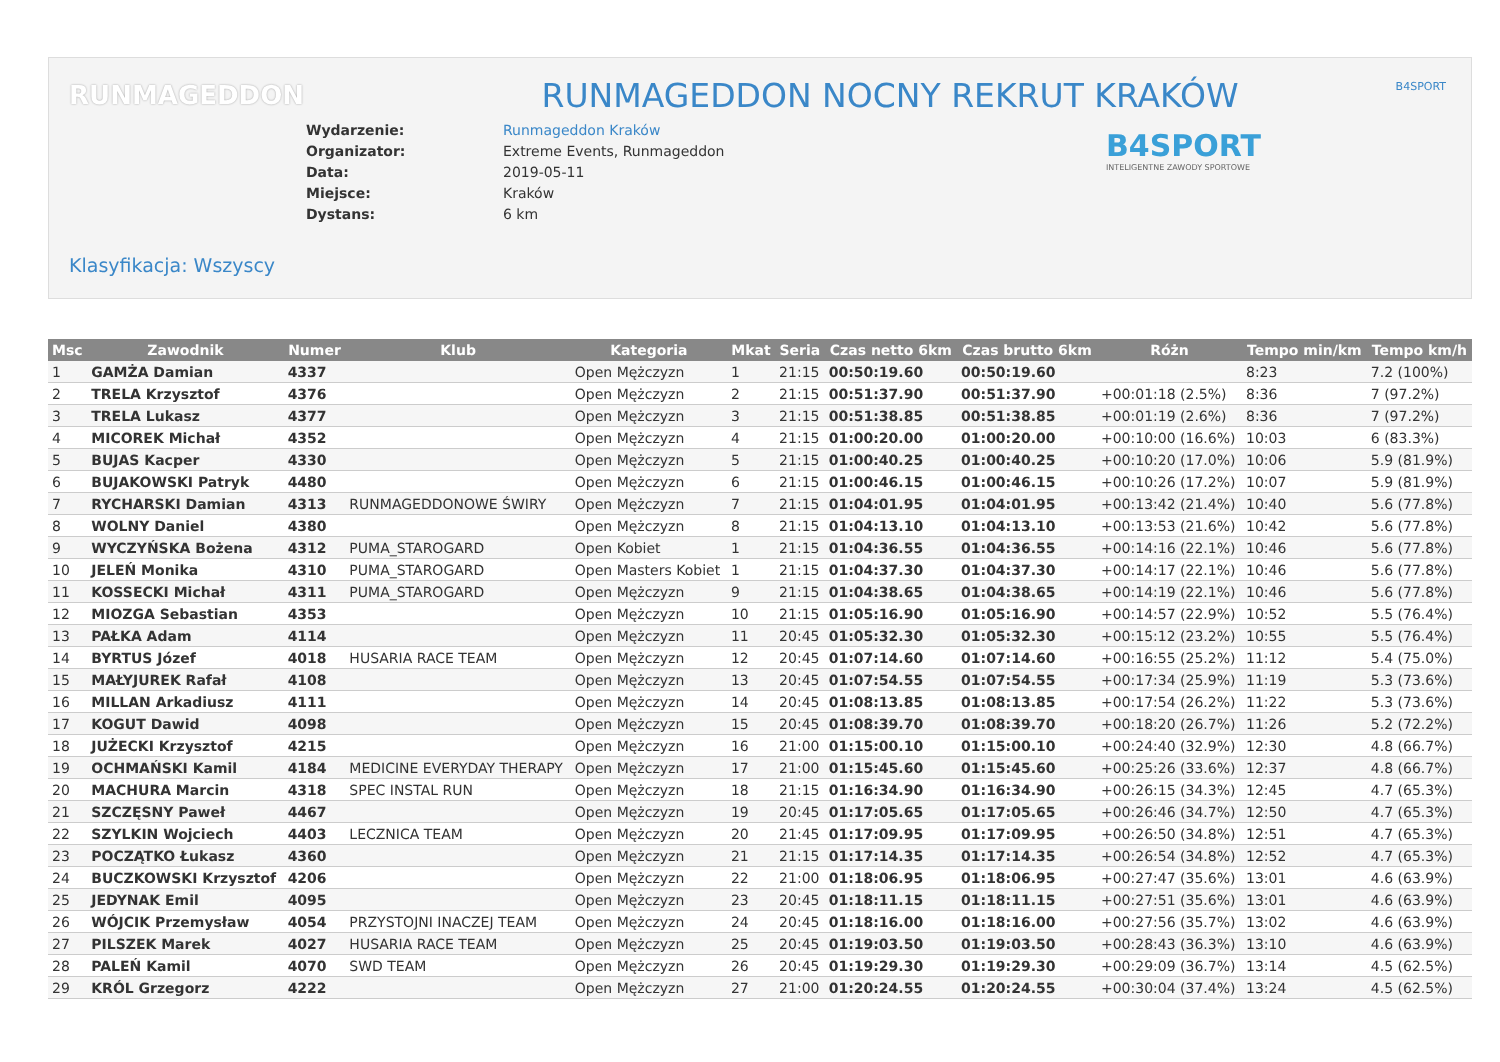RUNMAGEDDON B4SPORT
RUNMAGEDDON NOCNY REKRUT KRAKÓW
B4SPORT
INTELIGENTNE ZAWODY SPORTOWE
| Wydarzenie: | Runmageddon Kraków |
| Organizator: | Extreme Events, Runmageddon |
| Data: | 2019-05-11 |
| Miejsce: | Kraków |
| Dystans: | 6 km |
Klasyfikacja: Wszyscy
| Msc | Zawodnik | Numer | Klub | Kategoria | Mkat | Seria | Czas netto 6km | Czas brutto 6km | Różn | Tempo min/km | Tempo km/h |
| --- | --- | --- | --- | --- | --- | --- | --- | --- | --- | --- | --- |
| 1 | GAMŻA Damian | 4337 | | Open Mężczyzn | 1 | 21:15 | 00:50:19.60 | 00:50:19.60 | | 8:23 | 7.2 (100%) |
| 2 | TRELA Krzysztof | 4376 | | Open Mężczyzn | 2 | 21:15 | 00:51:37.90 | 00:51:37.90 | +00:01:18 (2.5%) | 8:36 | 7 (97.2%) |
| 3 | TRELA Lukasz | 4377 | | Open Mężczyzn | 3 | 21:15 | 00:51:38.85 | 00:51:38.85 | +00:01:19 (2.6%) | 8:36 | 7 (97.2%) |
| 4 | MICOREK Michał | 4352 | | Open Mężczyzn | 4 | 21:15 | 01:00:20.00 | 01:00:20.00 | +00:10:00 (16.6%) | 10:03 | 6 (83.3%) |
| 5 | BUJAS Kacper | 4330 | | Open Mężczyzn | 5 | 21:15 | 01:00:40.25 | 01:00:40.25 | +00:10:20 (17.0%) | 10:06 | 5.9 (81.9%) |
| 6 | BUJAKOWSKI Patryk | 4480 | | Open Mężczyzn | 6 | 21:15 | 01:00:46.15 | 01:00:46.15 | +00:10:26 (17.2%) | 10:07 | 5.9 (81.9%) |
| 7 | RYCHARSKI Damian | 4313 | RUNMAGEDDONOWE ŚWIRY | Open Mężczyzn | 7 | 21:15 | 01:04:01.95 | 01:04:01.95 | +00:13:42 (21.4%) | 10:40 | 5.6 (77.8%) |
| 8 | WOLNY Daniel | 4380 | | Open Mężczyzn | 8 | 21:15 | 01:04:13.10 | 01:04:13.10 | +00:13:53 (21.6%) | 10:42 | 5.6 (77.8%) |
| 9 | WYCZYŃSKA Bożena | 4312 | PUMA_STAROGARD | Open Kobiet | 1 | 21:15 | 01:04:36.55 | 01:04:36.55 | +00:14:16 (22.1%) | 10:46 | 5.6 (77.8%) |
| 10 | JELEŃ Monika | 4310 | PUMA_STAROGARD | Open Masters Kobiet | 1 | 21:15 | 01:04:37.30 | 01:04:37.30 | +00:14:17 (22.1%) | 10:46 | 5.6 (77.8%) |
| 11 | KOSSECKI Michał | 4311 | PUMA_STAROGARD | Open Mężczyzn | 9 | 21:15 | 01:04:38.65 | 01:04:38.65 | +00:14:19 (22.1%) | 10:46 | 5.6 (77.8%) |
| 12 | MIOZGA Sebastian | 4353 | | Open Mężczyzn | 10 | 21:15 | 01:05:16.90 | 01:05:16.90 | +00:14:57 (22.9%) | 10:52 | 5.5 (76.4%) |
| 13 | PAŁKA Adam | 4114 | | Open Mężczyzn | 11 | 20:45 | 01:05:32.30 | 01:05:32.30 | +00:15:12 (23.2%) | 10:55 | 5.5 (76.4%) |
| 14 | BYRTUS Józef | 4018 | HUSARIA RACE TEAM | Open Mężczyzn | 12 | 20:45 | 01:07:14.60 | 01:07:14.60 | +00:16:55 (25.2%) | 11:12 | 5.4 (75.0%) |
| 15 | MAŁYJUREK Rafał | 4108 | | Open Mężczyzn | 13 | 20:45 | 01:07:54.55 | 01:07:54.55 | +00:17:34 (25.9%) | 11:19 | 5.3 (73.6%) |
| 16 | MILLAN Arkadiusz | 4111 | | Open Mężczyzn | 14 | 20:45 | 01:08:13.85 | 01:08:13.85 | +00:17:54 (26.2%) | 11:22 | 5.3 (73.6%) |
| 17 | KOGUT Dawid | 4098 | | Open Mężczyzn | 15 | 20:45 | 01:08:39.70 | 01:08:39.70 | +00:18:20 (26.7%) | 11:26 | 5.2 (72.2%) |
| 18 | JUŻECKI Krzysztof | 4215 | | Open Mężczyzn | 16 | 21:00 | 01:15:00.10 | 01:15:00.10 | +00:24:40 (32.9%) | 12:30 | 4.8 (66.7%) |
| 19 | OCHMAŃSKI Kamil | 4184 | MEDICINE EVERYDAY THERAPY | Open Mężczyzn | 17 | 21:00 | 01:15:45.60 | 01:15:45.60 | +00:25:26 (33.6%) | 12:37 | 4.8 (66.7%) |
| 20 | MACHURA Marcin | 4318 | SPEC INSTAL RUN | Open Mężczyzn | 18 | 21:15 | 01:16:34.90 | 01:16:34.90 | +00:26:15 (34.3%) | 12:45 | 4.7 (65.3%) |
| 21 | SZCZĘSNY Paweł | 4467 | | Open Mężczyzn | 19 | 20:45 | 01:17:05.65 | 01:17:05.65 | +00:26:46 (34.7%) | 12:50 | 4.7 (65.3%) |
| 22 | SZYLKIN Wojciech | 4403 | LECZNICA TEAM | Open Mężczyzn | 20 | 21:45 | 01:17:09.95 | 01:17:09.95 | +00:26:50 (34.8%) | 12:51 | 4.7 (65.3%) |
| 23 | POCZĄTKO Łukasz | 4360 | | Open Mężczyzn | 21 | 21:15 | 01:17:14.35 | 01:17:14.35 | +00:26:54 (34.8%) | 12:52 | 4.7 (65.3%) |
| 24 | BUCZKOWSKI Krzysztof | 4206 | | Open Mężczyzn | 22 | 21:00 | 01:18:06.95 | 01:18:06.95 | +00:27:47 (35.6%) | 13:01 | 4.6 (63.9%) |
| 25 | JEDYNAK Emil | 4095 | | Open Mężczyzn | 23 | 20:45 | 01:18:11.15 | 01:18:11.15 | +00:27:51 (35.6%) | 13:01 | 4.6 (63.9%) |
| 26 | WÓJCIK Przemysław | 4054 | PRZYSTOJNI INACZEJ TEAM | Open Mężczyzn | 24 | 20:45 | 01:18:16.00 | 01:18:16.00 | +00:27:56 (35.7%) | 13:02 | 4.6 (63.9%) |
| 27 | PILSZEK Marek | 4027 | HUSARIA RACE TEAM | Open Mężczyzn | 25 | 20:45 | 01:19:03.50 | 01:19:03.50 | +00:28:43 (36.3%) | 13:10 | 4.6 (63.9%) |
| 28 | PALEŃ Kamil | 4070 | SWD TEAM | Open Mężczyzn | 26 | 20:45 | 01:19:29.30 | 01:19:29.30 | +00:29:09 (36.7%) | 13:14 | 4.5 (62.5%) |
| 29 | KRÓL Grzegorz | 4222 | | Open Mężczyzn | 27 | 21:00 | 01:20:24.55 | 01:20:24.55 | +00:30:04 (37.4%) | 13:24 | 4.5 (62.5%) |